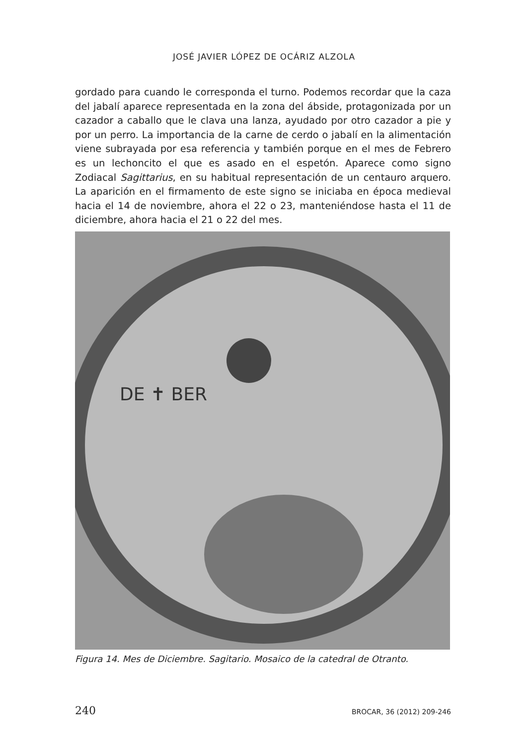JOSÉ JAVIER LÓPEZ DE OCÁRIZ ALZOLA
gordado para cuando le corresponda el turno. Podemos recordar que la caza del jabalí aparece representada en la zona del ábside, protagonizada por un cazador a caballo que le clava una lanza, ayudado por otro cazador a pie y por un perro. La importancia de la carne de cerdo o jabalí en la alimentación viene subrayada por esa referencia y también porque en el mes de Febrero es un lechoncito el que es asado en el espetón. Aparece como signo Zodiacal Sagittarius, en su habitual representación de un centauro arquero. La aparición en el firmamento de este signo se iniciaba en época medieval hacia el 14 de noviembre, ahora el 22 o 23, manteniéndose hasta el 11 de diciembre, ahora hacia el 21 o 22 del mes.
DE ✝ BER
Figura 14. Mes de Diciembre. Sagitario. Mosaico de la catedral de Otranto.
240 BROCAR, 36 (2012) 209-246